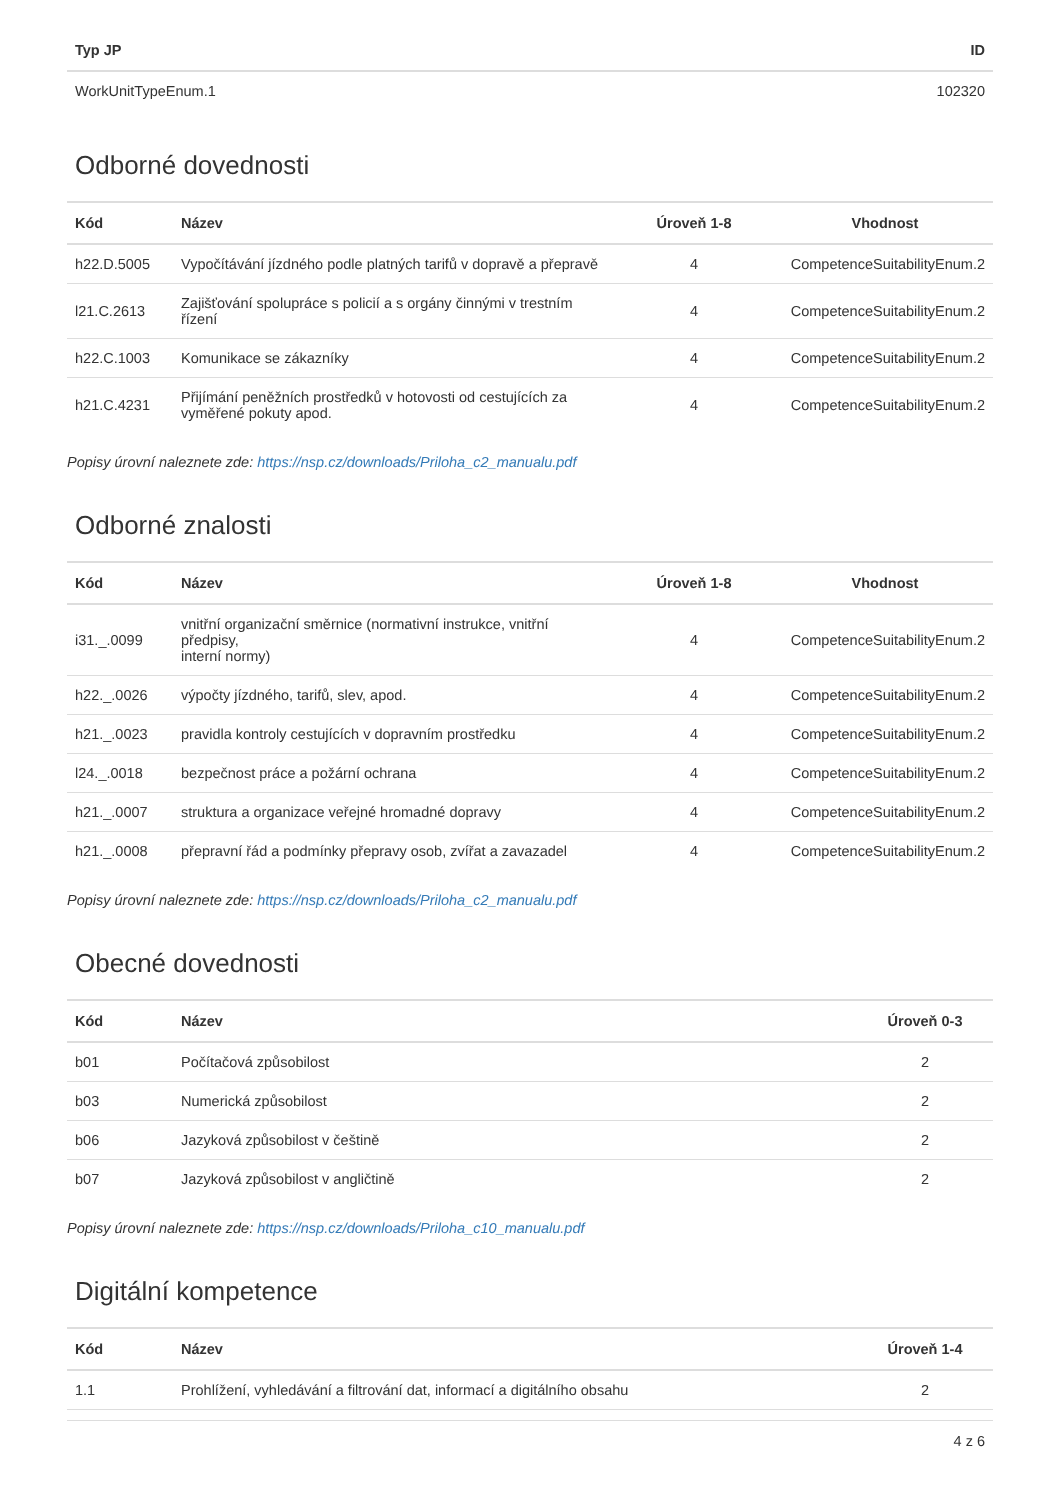| Typ JP | ID |
| --- | --- |
| WorkUnitTypeEnum.1 | 102320 |
Odborné dovednosti
| Kód | Název | Úroveň 1-8 | Vhodnost |
| --- | --- | --- | --- |
| h22.D.5005 | Vypočítávání jízdného podle platných tarifů v dopravě a přepravě | 4 | CompetenceSuitabilityEnum.2 |
| l21.C.2613 | Zajišťování spolupráce s policií a s orgány činnými v trestním řízení | 4 | CompetenceSuitabilityEnum.2 |
| h22.C.1003 | Komunikace se zákazníky | 4 | CompetenceSuitabilityEnum.2 |
| h21.C.4231 | Přijímání peněžních prostředků v hotovosti od cestujících za vyměřené pokuty apod. | 4 | CompetenceSuitabilityEnum.2 |
Popisy úrovní naleznete zde: https://nsp.cz/downloads/Priloha_c2_manualu.pdf
Odborné znalosti
| Kód | Název | Úroveň 1-8 | Vhodnost |
| --- | --- | --- | --- |
| i31._.0099 | vnitřní organizační směrnice (normativní instrukce, vnitřní předpisy, interní normy) | 4 | CompetenceSuitabilityEnum.2 |
| h22._.0026 | výpočty jízdného, tarifů, slev, apod. | 4 | CompetenceSuitabilityEnum.2 |
| h21._.0023 | pravidla kontroly cestujících v dopravním prostředku | 4 | CompetenceSuitabilityEnum.2 |
| l24._.0018 | bezpečnost práce a požární ochrana | 4 | CompetenceSuitabilityEnum.2 |
| h21._.0007 | struktura a organizace veřejné hromadné dopravy | 4 | CompetenceSuitabilityEnum.2 |
| h21._.0008 | přepravní řád a podmínky přepravy osob, zvířat a zavazadel | 4 | CompetenceSuitabilityEnum.2 |
Popisy úrovní naleznete zde: https://nsp.cz/downloads/Priloha_c2_manualu.pdf
Obecné dovednosti
| Kód | Název | Úroveň 0-3 |
| --- | --- | --- |
| b01 | Počítačová způsobilost | 2 |
| b03 | Numerická způsobilost | 2 |
| b06 | Jazyková způsobilost v češtině | 2 |
| b07 | Jazyková způsobilost v angličtině | 2 |
Popisy úrovní naleznete zde: https://nsp.cz/downloads/Priloha_c10_manualu.pdf
Digitální kompetence
| Kód | Název | Úroveň 1-4 |
| --- | --- | --- |
| 1.1 | Prohlížení, vyhledávání a filtrování dat, informací a digitálního obsahu | 2 |
4 z 6